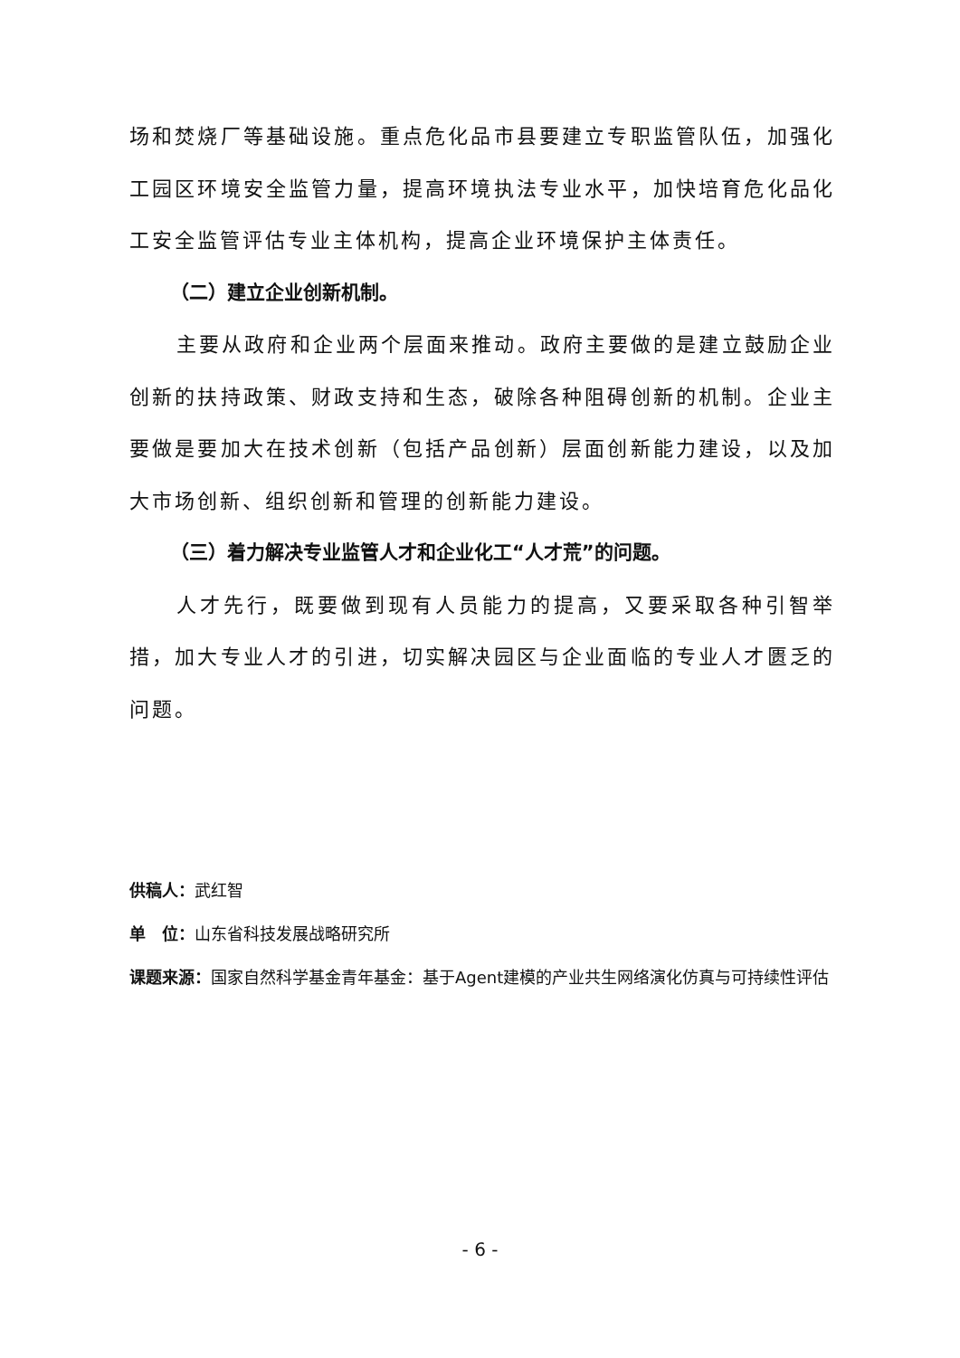场和焚烧厂等基础设施。重点危化品市县要建立专职监管队伍，加强化工园区环境安全监管力量，提高环境执法专业水平，加快培育危化品化工安全监管评估专业主体机构，提高企业环境保护主体责任。
（二）建立企业创新机制。
主要从政府和企业两个层面来推动。政府主要做的是建立鼓励企业创新的扶持政策、财政支持和生态，破除各种阻碍创新的机制。企业主要做是要加大在技术创新（包括产品创新）层面创新能力建设，以及加大市场创新、组织创新和管理的创新能力建设。
（三）着力解决专业监管人才和企业化工“人才荒”的问题。
人才先行，既要做到现有人员能力的提高，又要采取各种引智举措，加大专业人才的引进，切实解决园区与企业面临的专业人才匮乏的问题。
供稿人：武红智
单　位：山东省科技发展战略研究所
课题来源：国家自然科学基金青年基金：基于Agent建模的产业共生网络演化仿真与可持续性评估
- 6 -